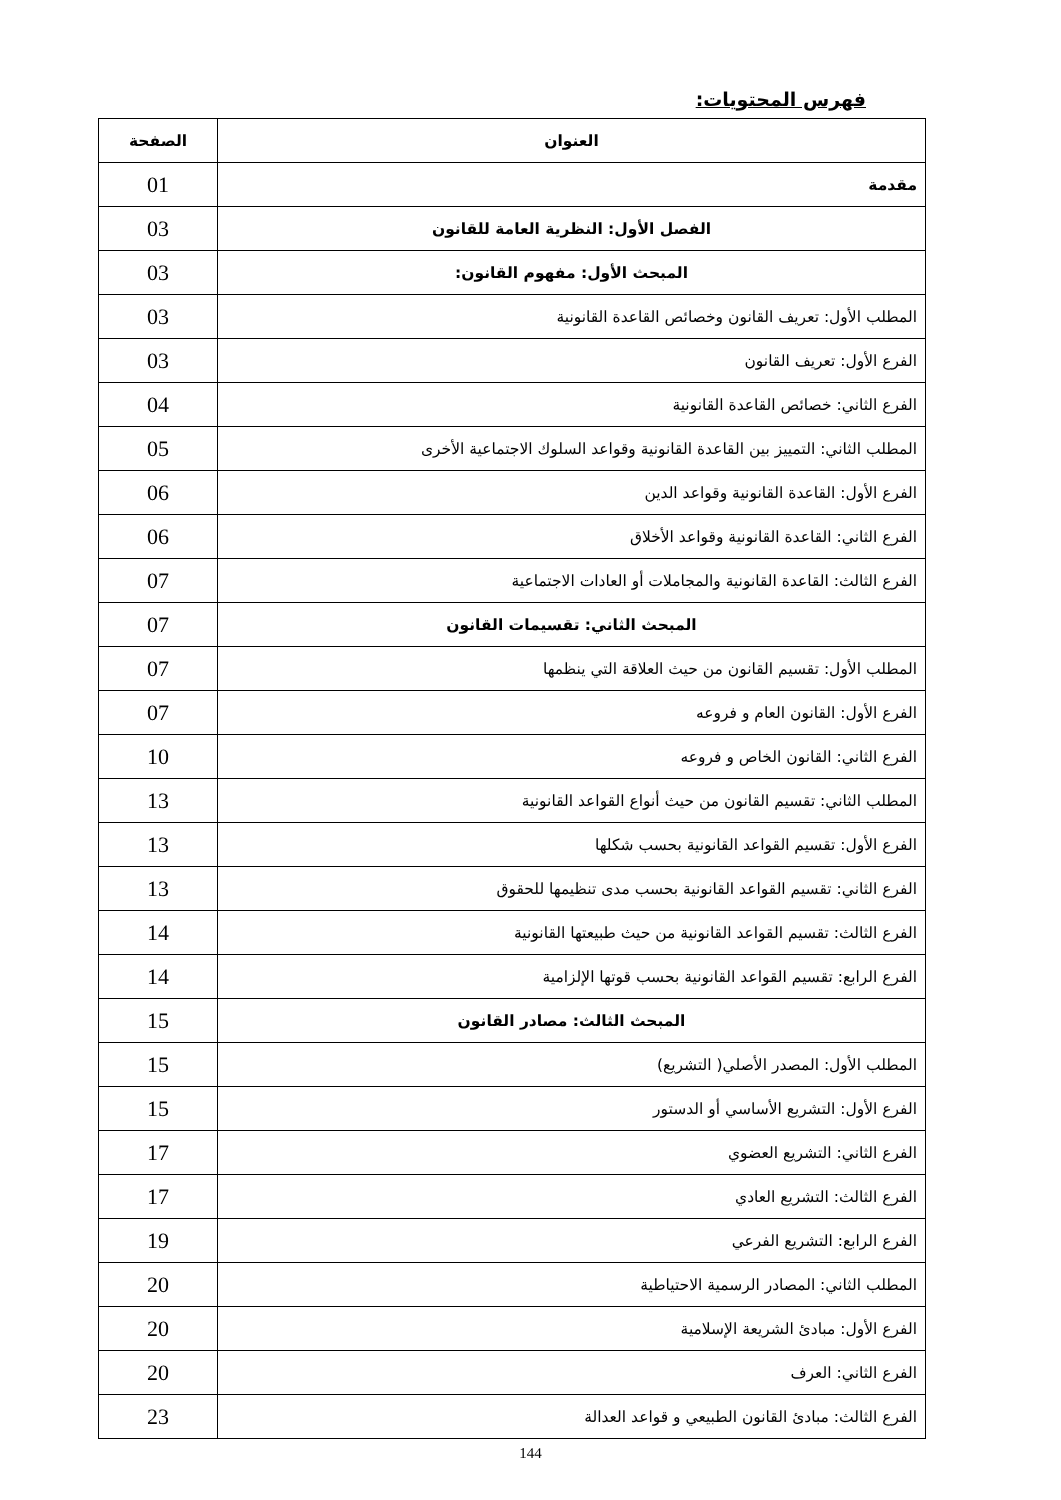فهرس المحتويات:
| العنوان | الصفحة |
| --- | --- |
| مقدمة | 01 |
| الفصل الأول: النظرية العامة للقانون | 03 |
| المبحث الأول: مفهوم القانون: | 03 |
| المطلب الأول: تعريف القانون وخصائص القاعدة القانونية | 03 |
| الفرع الأول: تعريف القانون | 03 |
| الفرع الثاني: خصائص القاعدة القانونية | 04 |
| المطلب الثاني: التمييز بين القاعدة القانونية وقواعد السلوك الاجتماعية الأخرى | 05 |
| الفرع الأول: القاعدة القانونية وقواعد الدين | 06 |
| الفرع الثاني: القاعدة القانونية وقواعد الأخلاق | 06 |
| الفرع الثالث: القاعدة القانونية والمجاملات أو العادات الاجتماعية | 07 |
| المبحث الثاني: تقسيمات القانون | 07 |
| المطلب الأول: تقسيم القانون من حيث العلاقة التي ينظمها | 07 |
| الفرع الأول: القانون العام و فروعه | 07 |
| الفرع الثاني: القانون الخاص و فروعه | 10 |
| المطلب الثاني: تقسيم القانون من حيث أنواع القواعد القانونية | 13 |
| الفرع الأول: تقسيم القواعد القانونية بحسب شكلها | 13 |
| الفرع الثاني: تقسيم القواعد القانونية بحسب مدى تنظيمها للحقوق | 13 |
| الفرع الثالث: تقسيم القواعد القانونية من حيث طبيعتها القانونية | 14 |
| الفرع الرابع: تقسيم القواعد القانونية بحسب قوتها الإلزامية | 14 |
| المبحث الثالث: مصادر القانون | 15 |
| المطلب الأول: المصدر الأصلي( التشريع) | 15 |
| الفرع الأول: التشريع الأساسي أو الدستور | 15 |
| الفرع الثاني: التشريع العضوي | 17 |
| الفرع الثالث: التشريع العادي | 17 |
| الفرع الرابع: التشريع الفرعي | 19 |
| المطلب الثاني: المصادر الرسمية الاحتياطية | 20 |
| الفرع الأول: مبادئ الشريعة الإسلامية | 20 |
| الفرع الثاني: العرف | 20 |
| الفرع الثالث: مبادئ القانون الطبيعي و قواعد العدالة | 23 |
144